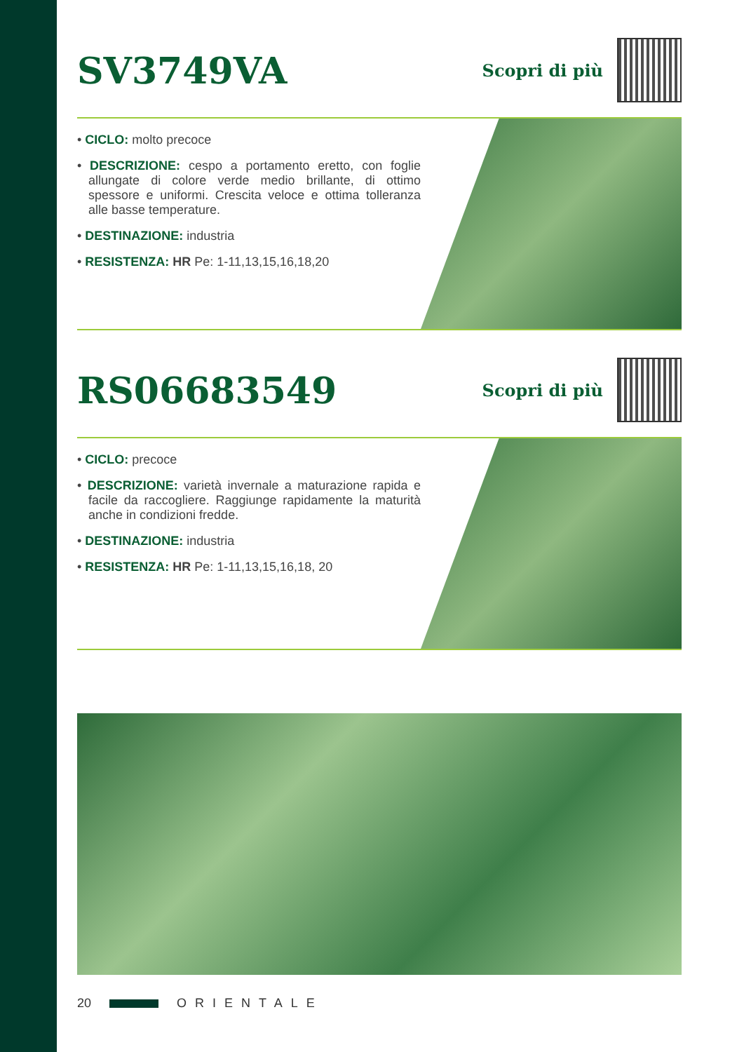SV3749VA
Scopri di più
• CICLO: molto precoce
• DESCRIZIONE: cespo a portamento eretto, con foglie allungate di colore verde medio brillante, di ottimo spessore e uniformi. Crescita veloce e ottima tolleranza alle basse temperature.
• DESTINAZIONE: industria
• RESISTENZA: HR Pe: 1-11,13,15,16,18,20
RS06683549
Scopri di più
• CICLO: precoce
• DESCRIZIONE: varietà invernale a maturazione rapida e facile da raccogliere. Raggiunge rapidamente la maturità anche in condizioni fredde.
• DESTINAZIONE: industria
• RESISTENZA: HR Pe: 1-11,13,15,16,18, 20
20 ORIENTALE